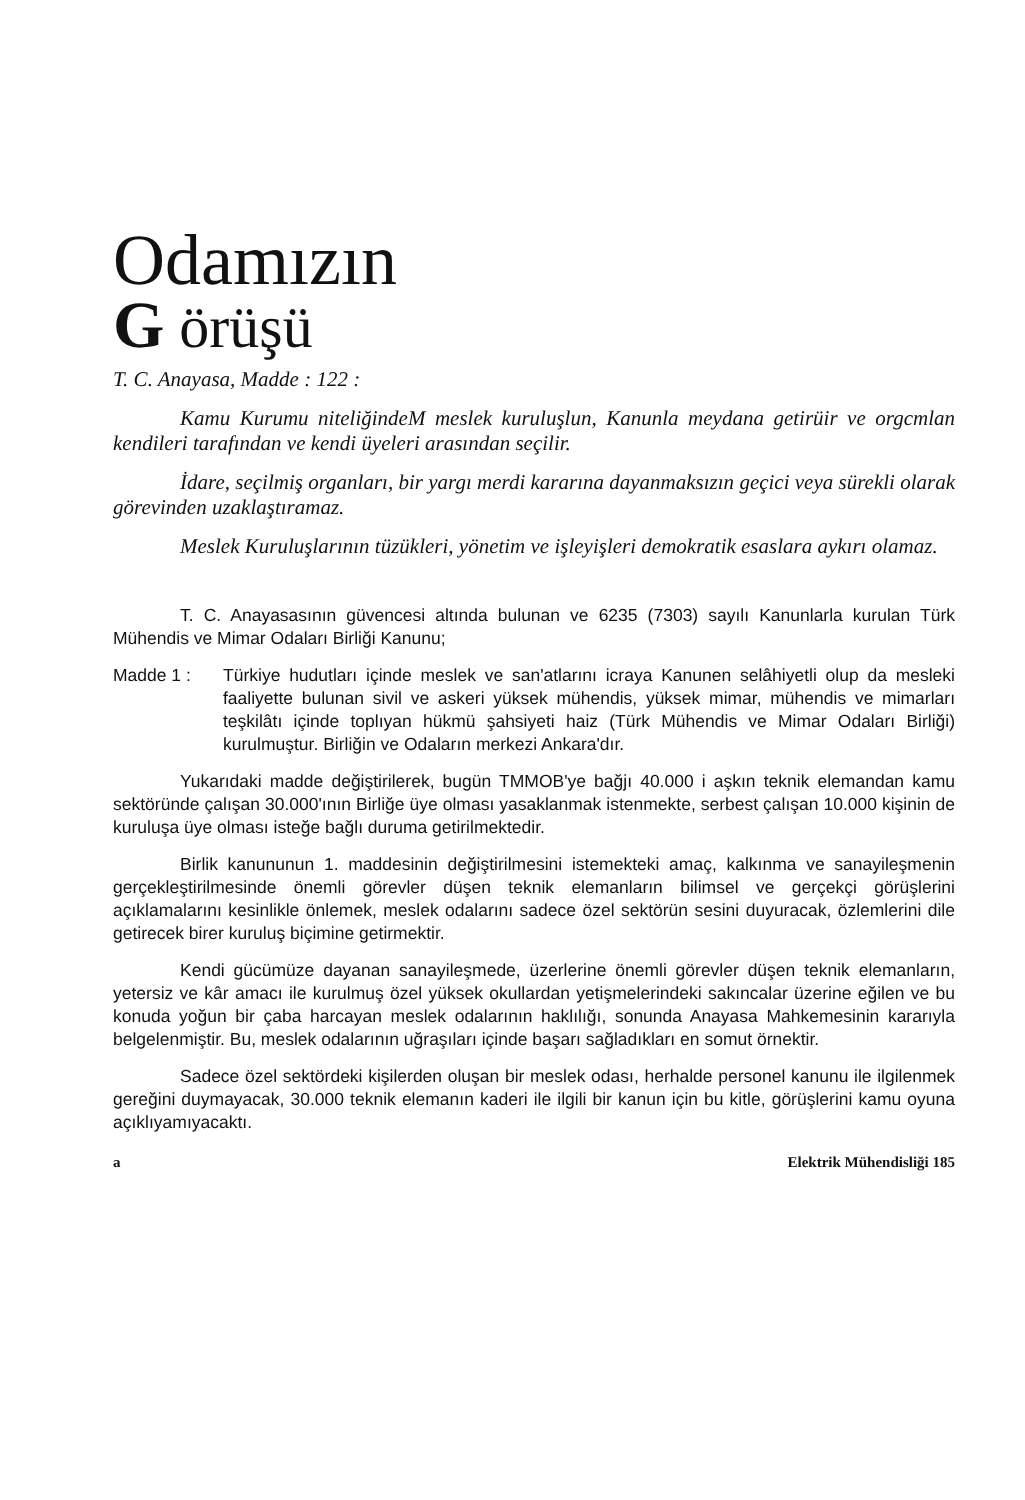Odamızın
G örüşü
T. C. Anayasa, Madde : 122 :
Kamu Kurumu niteliğindeM meslek kuruluşlun, Kanunla meydana getirüir ve orgcmlan kendileri tarafından ve kendi üyeleri arasından seçilir.
İdare, seçilmiş organları, bir yargı merdi kararına dayanmaksızın geçici veya sürekli olarak görevinden uzaklaştıramaz.
Meslek Kuruluşlarının tüzükleri, yönetim ve işleyişleri demokratik esaslara aykırı olamaz.
T. C. Anayasasının güvencesi altında bulunan ve 6235 (7303) sayılı Kanunlarla kurulan Türk Mühendis ve Mimar Odaları Birliği Kanunu;
Madde 1 : Türkiye hudutları içinde meslek ve san'atlarını icraya Kanunen selâhiyetli olup da mesleki faaliyette bulunan sivil ve askeri yüksek mühendis, yüksek mimar, mühendis ve mimarları teşkilâtı içinde toplıyan hükmü şahsiyeti haiz (Türk Mühendis ve Mimar Odaları Birliği) kurulmuştur. Birliğin ve Odaların merkezi Ankara'dır.
Yukarıdaki madde değiştirilerek, bugün TMMOB'ye bağjı 40.000 i aşkın teknik elemandan kamu sektöründe çalışan 30.000'ının Birliğe üye olması yasaklanmak istenmekte, serbest çalışan 10.000 kişinin de kuruluşa üye olması isteğe bağlı duruma getirilmektedir.
Birlik kanununun 1. maddesinin değiştirilmesini istemekteki amaç, kalkınma ve sanayileşmenin gerçekleştirilmesinde önemli görevler düşen teknik elemanların bilimsel ve gerçekçi görüşlerini açıklamalarını kesinlikle önlemek, meslek odalarını sadece özel sektörün sesini duyuracak, özlemlerini dile getirecek birer kuruluş biçimine getirmektir.
Kendi gücümüze dayanan sanayileşmede, üzerlerine önemli görevler düşen teknik elemanların, yetersiz ve kâr amacı ile kurulmuş özel yüksek okullardan yetişmelerindeki sakıncalar üzerine eğilen ve bu konuda yoğun bir çaba harcayan meslek odalarının haklılığı, sonunda Anayasa Mahkemesinin kararıyla belgelenmiştir. Bu, meslek odalarının uğraşıları içinde başarı sağladıkları en somut örnektir.
Sadece özel sektördeki kişilerden oluşan bir meslek odası, herhalde personel kanunu ile ilgilenmek gereğini duymayacak, 30.000 teknik elemanın kaderi ile ilgili bir kanun için bu kitle, görüşlerini kamu oyuna açıklıyamıyacaktı.
a Elektrik Mühendisliği 185